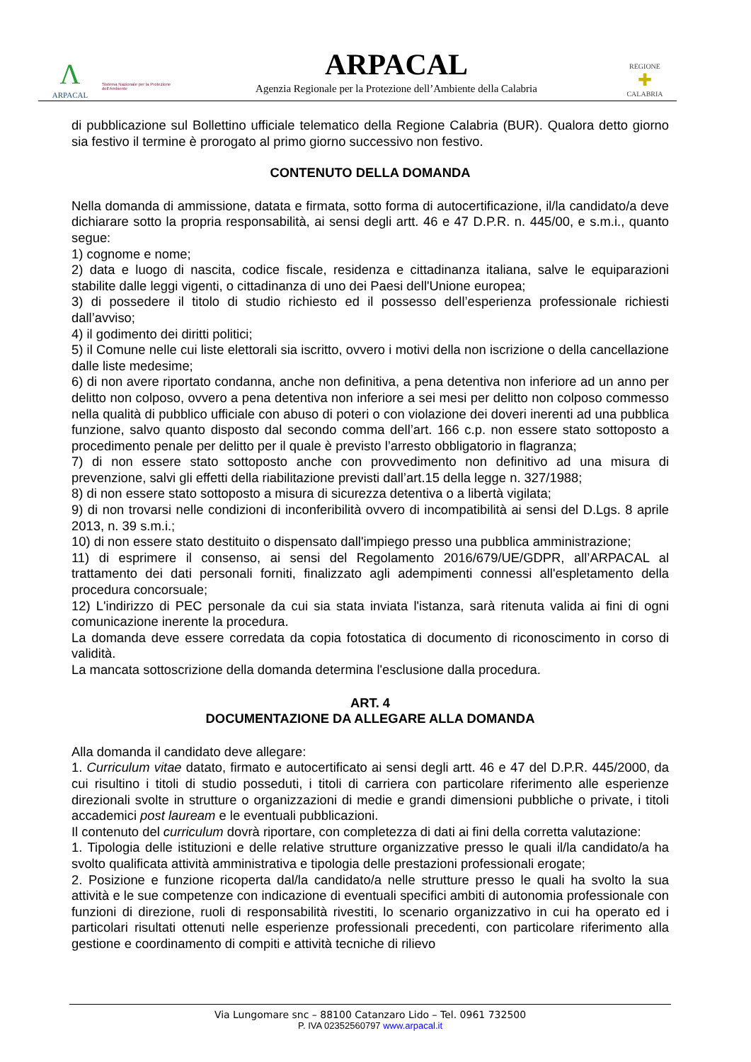Λ
ARPACAL
Sistema Nazionale per la Protezione dell'Ambiente
ARPACAL
Agenzia Regionale per la Protezione dell’Ambiente della Calabria
REGIONE
✚
CALABRIA
di pubblicazione sul Bollettino ufficiale telematico della Regione Calabria (BUR). Qualora detto giorno sia festivo il termine è prorogato al primo giorno successivo non festivo.
CONTENUTO DELLA DOMANDA
Nella domanda di ammissione, datata e firmata, sotto forma di autocertificazione, il/la candidato/a deve dichiarare sotto la propria responsabilità, ai sensi degli artt. 46 e 47 D.P.R. n. 445/00, e s.m.i., quanto segue:
1) cognome e nome;
2) data e luogo di nascita, codice fiscale, residenza e cittadinanza italiana, salve le equiparazioni stabilite dalle leggi vigenti, o cittadinanza di uno dei Paesi dell'Unione europea;
3) di possedere il titolo di studio richiesto ed il possesso dell’esperienza professionale richiesti dall’avviso;
4) il godimento dei diritti politici;
5) il Comune nelle cui liste elettorali sia iscritto, ovvero i motivi della non iscrizione o della cancellazione dalle liste medesime;
6) di non avere riportato condanna, anche non definitiva, a pena detentiva non inferiore ad un anno per delitto non colposo, ovvero a pena detentiva non inferiore a sei mesi per delitto non colposo commesso nella qualità di pubblico ufficiale con abuso di poteri o con violazione dei doveri inerenti ad una pubblica funzione, salvo quanto disposto dal secondo comma dell’art. 166 c.p. non essere stato sottoposto a procedimento penale per delitto per il quale è previsto l’arresto obbligatorio in flagranza;
7) di non essere stato sottoposto anche con provvedimento non definitivo ad una misura di prevenzione, salvi gli effetti della riabilitazione previsti dall’art.15 della legge n. 327/1988;
8) di non essere stato sottoposto a misura di sicurezza detentiva o a libertà vigilata;
9) di non trovarsi nelle condizioni di inconferibilità ovvero di incompatibilità ai sensi del D.Lgs. 8 aprile 2013, n. 39 s.m.i.;
10) di non essere stato destituito o dispensato dall'impiego presso una pubblica amministrazione;
11) di esprimere il consenso, ai sensi del Regolamento 2016/679/UE/GDPR, all’ARPACAL al trattamento dei dati personali forniti, finalizzato agli adempimenti connessi all'espletamento della procedura concorsuale;
12) L'indirizzo di PEC personale da cui sia stata inviata l'istanza, sarà ritenuta valida ai fini di ogni comunicazione inerente la procedura.
La domanda deve essere corredata da copia fotostatica di documento di riconoscimento in corso di validità.
La mancata sottoscrizione della domanda determina l'esclusione dalla procedura.
ART. 4
DOCUMENTAZIONE DA ALLEGARE ALLA DOMANDA
Alla domanda il candidato deve allegare:
1. Curriculum vitae datato, firmato e autocertificato ai sensi degli artt. 46 e 47 del D.P.R. 445/2000, da cui risultino i titoli di studio posseduti, i titoli di carriera con particolare riferimento alle esperienze direzionali svolte in strutture o organizzazioni di medie e grandi dimensioni pubbliche o private, i titoli accademici post lauream e le eventuali pubblicazioni.
Il contenuto del curriculum dovrà riportare, con completezza di dati ai fini della corretta valutazione:
1. Tipologia delle istituzioni e delle relative strutture organizzative presso le quali il/la candidato/a ha svolto qualificata attività amministrativa e tipologia delle prestazioni professionali erogate;
2. Posizione e funzione ricoperta dal/la candidato/a nelle strutture presso le quali ha svolto la sua attività e le sue competenze con indicazione di eventuali specifici ambiti di autonomia professionale con funzioni di direzione, ruoli di responsabilità rivestiti, lo scenario organizzativo in cui ha operato ed i particolari risultati ottenuti nelle esperienze professionali precedenti, con particolare riferimento alla gestione e coordinamento di compiti e attività tecniche di rilievo
Via Lungomare snc – 88100 Catanzaro Lido – Tel. 0961 732500
P. IVA 02352560797 www.arpacal.it